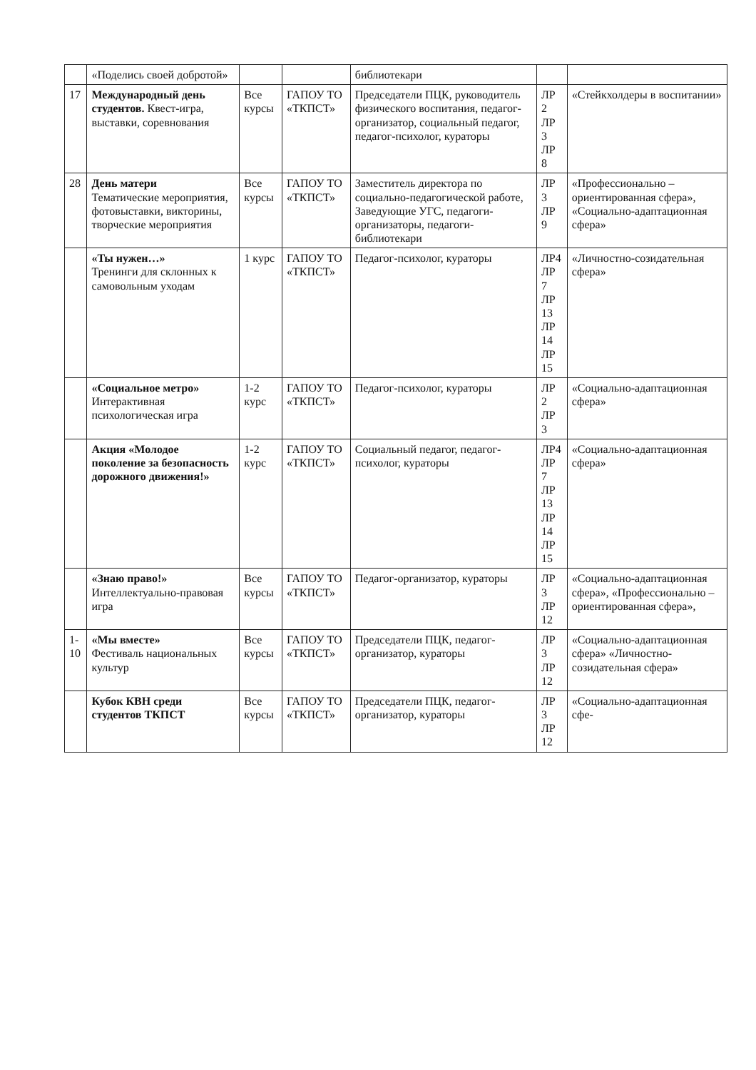| | «Поделись своей добротой» | | | библиотекари | | |
| 17 | Международный день студентов. Квест-игра, выставки, соревнования | Все курсы | ГАПОУ ТО «ТКПСТ» | Председатели ПЦК, руководитель физического воспитания, педагог-организатор, социальный педагог, педагог-психолог, кураторы | ЛР 2 ЛР 3 ЛР 8 | «Стейкхолдеры в воспитании» |
| 28 | День матери Тематические мероприятия, фотовыставки, викторины, творческие мероприятия | Все курсы | ГАПОУ ТО «ТКПСТ» | Заместитель директора по социально-педагогической работе, Заведующие УГС, педагоги-организаторы, педагоги-библиотекари | ЛР 3 ЛР 9 | «Профессионально – ориентированная сфера», «Социально-адаптационная сфера» |
| | «Ты нужен…» Тренинги для склонных к самовольным уходам | 1 курс | ГАПОУ ТО «ТКПСТ» | Педагог-психолог, кураторы | ЛР4 ЛР 7 ЛР 13 ЛР 14 ЛР 15 | «Личностно-созидательная сфера» |
| | «Социальное метро» Интерактивная психологическая игра | 1-2 курс | ГАПОУ ТО «ТКПСТ» | Педагог-психолог, кураторы | ЛР 2 ЛР 3 | «Социально-адаптационная сфера» |
| | Акция «Молодое поколение за безопасность дорожного движения!» | 1-2 курс | ГАПОУ ТО «ТКПСТ» | Социальный педагог, педагог-психолог, кураторы | ЛР4 ЛР 7 ЛР 13 ЛР 14 ЛР 15 | «Социально-адаптационная сфера» |
| | «Знаю право!» Интеллектуально-правовая игра | Все курсы | ГАПОУ ТО «ТКПСТ» | Педагог-организатор, кураторы | ЛР 3 ЛР 12 | «Социально-адаптационная сфера», «Профессионально – ориентированная сфера», |
| 1-10 | «Мы вместе» Фестиваль национальных культур | Все курсы | ГАПОУ ТО «ТКПСТ» | Председатели ПЦК, педагог-организатор, кураторы | ЛР 3 ЛР 12 | «Социально-адаптационная сфера» «Личностно-созидательная сфера» |
| | Кубок КВН среди студентов ТКПСТ | Все курсы | ГАПОУ ТО «ТКПСТ» | Председатели ПЦК, педагог-организатор, кураторы | ЛР 3 ЛР 12 | «Социально-адаптационная сфе- |